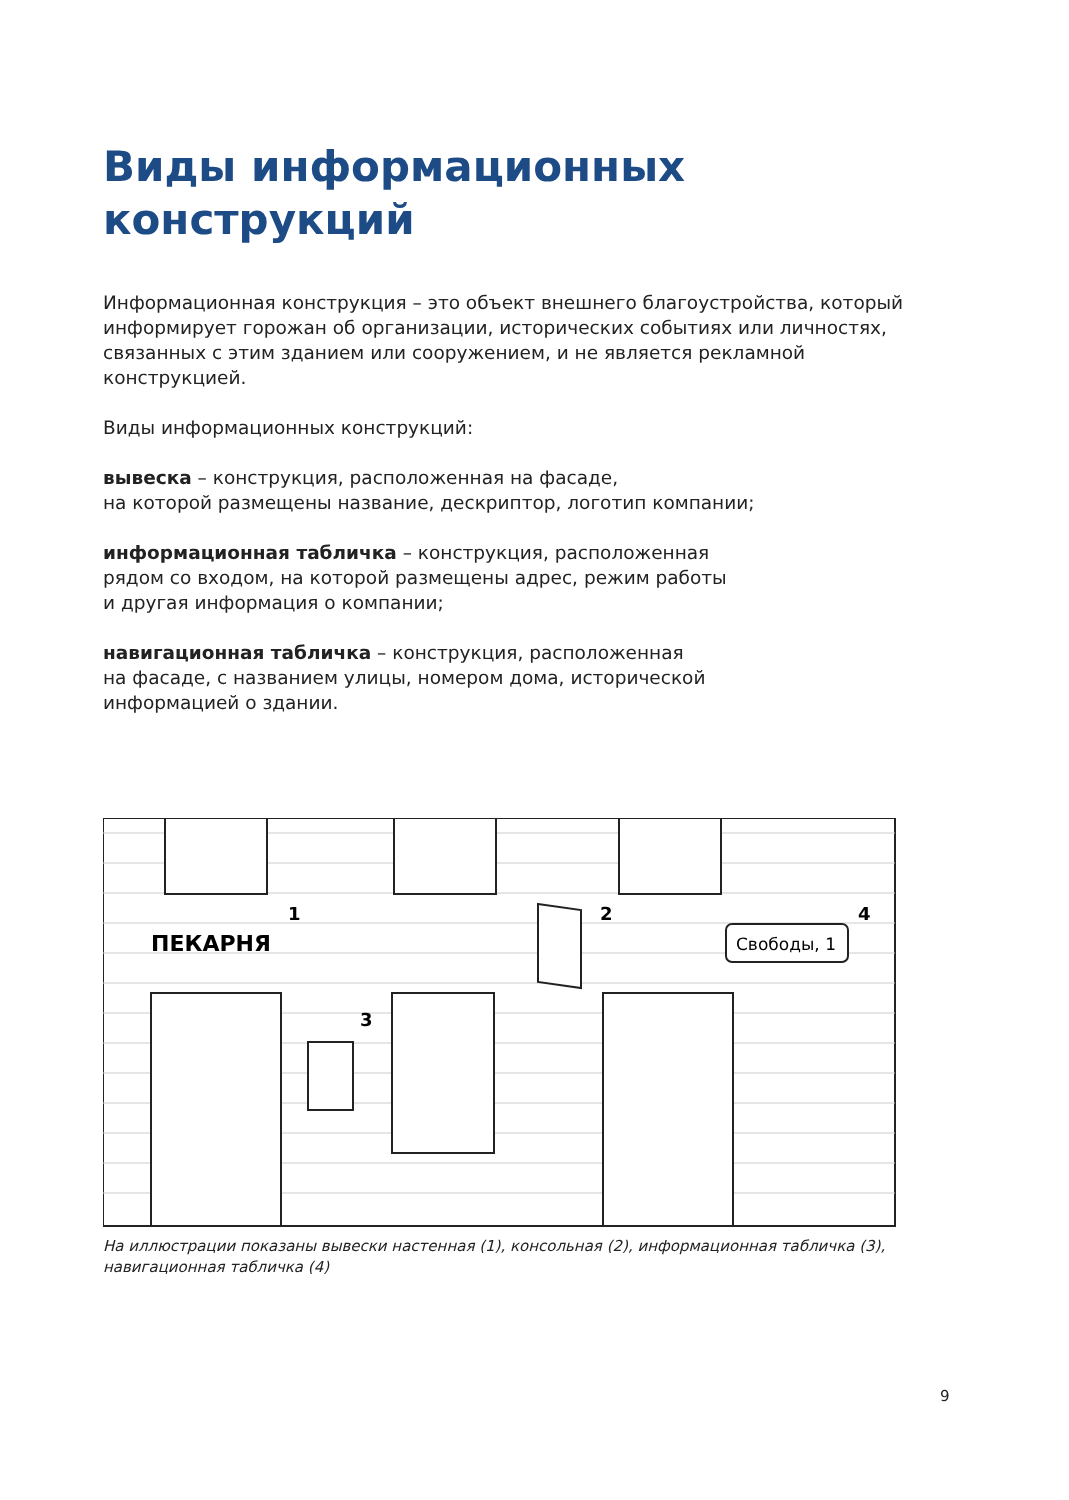Виды информационных
конструкций
Информационная конструкция – это объект внешнего благоустройства, который информирует горожан об организации, исторических событиях или личностях, связанных с этим зданием или сооружением, и не является рекламной конструкцией.
Виды информационных конструкций:
вывеска – конструкция, расположенная на фасаде,
на которой размещены название, дескриптор, логотип компании;
информационная табличка – конструкция, расположенная
рядом со входом, на которой размещены адрес, режим работы
и другая информация о компании;
навигационная табличка – конструкция, расположенная
на фасаде, с названием улицы, номером дома, исторической
информацией о здании.
ПЕКАРНЯ
1
2
3
4
Свободы, 1
На иллюстрации показаны вывески настенная (1), консольная (2), информационная табличка (3), навигационная табличка (4)
9